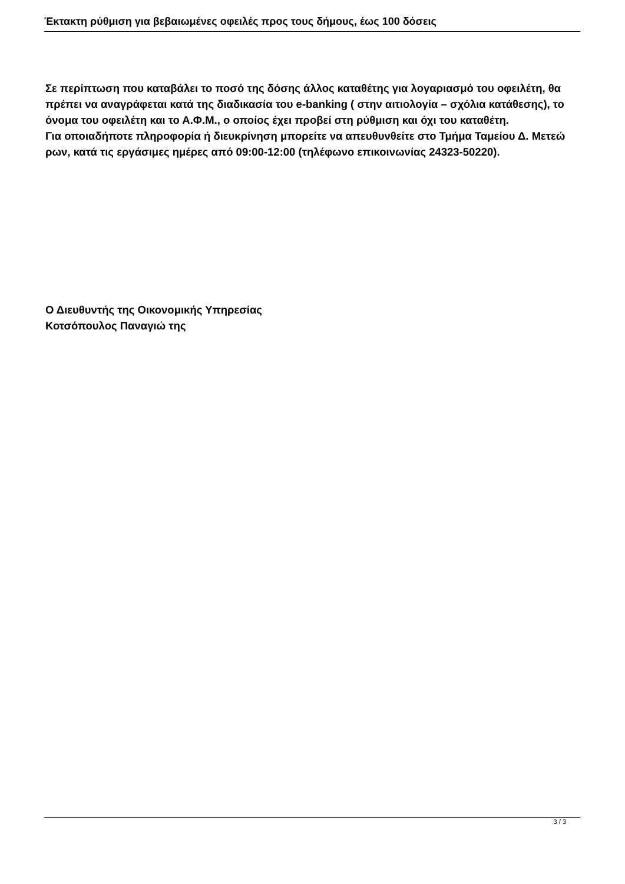Έκτακτη ρύθμιση για βεβαιωμένες οφειλές προς τους δήμους, έως 100 δόσεις
Σε περίπτωση που καταβάλει το ποσό της δόσης άλλος καταθέτης για λογαριασμό του οφειλέτη, θα πρέπει να αναγράφεται κατά της διαδικασία του e-banking ( στην αιτιολογία – σχόλια κατάθεσης), το όνομα του οφειλέτη και το Α.Φ.Μ., ο οποίος έχει προβεί στη ρύθμιση και όχι του καταθέτη.
Για οποιαδήποτε πληροφορία ή διευκρίνηση μπορείτε να απευθυνθείτε στο Τμήμα Ταμείου Δ. Μετεώ ρων, κατά τις εργάσιμες ημέρες από 09:00-12:00 (τηλέφωνο επικοινωνίας 24323-50220).
Ο Διευθυντής της Οικονομικής Υπηρεσίας
Κοτσόπουλος Παναγιώ της
3 / 3